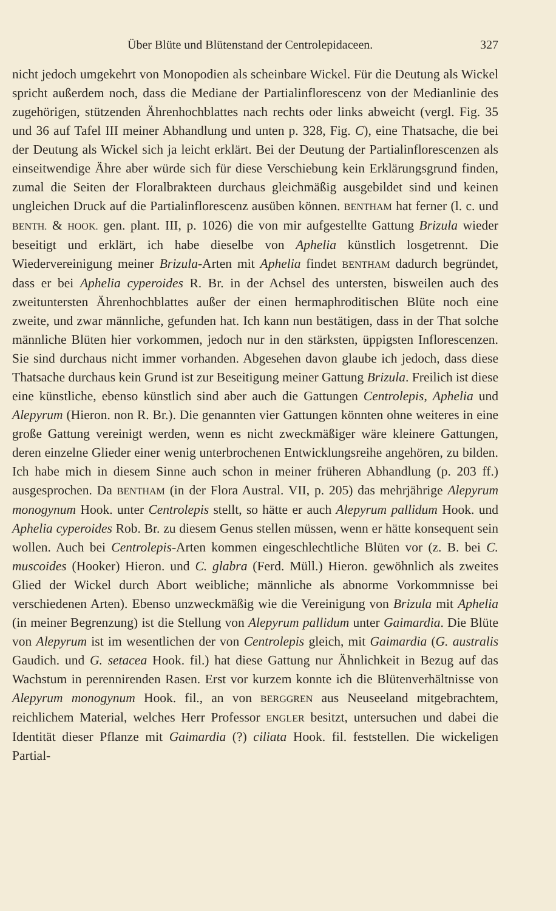Über Blüte und Blütenstand der Centrolepidaceen. 327
nicht jedoch umgekehrt von Monopodien als scheinbare Wickel. Für die Deutung als Wickel spricht außerdem noch, dass die Mediane der Partial­inflorescenz von der Medianlinie des zugehörigen, stützenden Ährenhoch­blattes nach rechts oder links abweicht (vergl. Fig. 35 und 36 auf Tafel III meiner Abhandlung und unten p. 328, Fig. C), eine Thatsache, die bei der Deutung als Wickel sich ja leicht erklärt. Bei der Deutung der Partialinflore­scenzen als einseitwendige Ähre aber würde sich für diese Verschiebung kein Erklärungsgrund finden, zumal die Seiten der Floralbrakteen durchaus gleichmäßig ausgebildet sind und keinen ungleichen Druck auf die Partial­inflorescenz ausüben können. BENTHAM hat ferner (l. c. und BENTH. & HOOK. gen. plant. III, p. 1026) die von mir aufgestellte Gattung Brizula wieder beseitigt und erklärt, ich habe dieselbe von Aphelia künstlich losgetrennt. Die Wiedervereinigung meiner Brizula-Arten mit Aphelia findet BENTHAM da­durch begründet, dass er bei Aphelia cyperoides R. Br. in der Achsel des unter­sten, bisweilen auch des zweituntersten Ährenhochblattes außer der einen hermaphroditischen Blüte noch eine zweite, und zwar männliche, gefunden hat. Ich kann nun bestätigen, dass in der That solche männliche Blüten hier vorkommen, jedoch nur in den stärksten, üppigsten Inflorescenzen. Sie sind durchaus nicht immer vorhanden. Abgesehen davon glaube ich jedoch, dass diese Thatsache durchaus kein Grund ist zur Beseitigung meiner Gattung Brizula. Freilich ist diese eine künstliche, ebenso künstlich sind aber auch die Gattungen Centrolepis, Aphelia und Alepyrum (Hieron. non R. Br.). Die genannten vier Gattungen könnten ohne weiteres in eine große Gattung vereinigt werden, wenn es nicht zweckmäßiger wäre kleinere Gattungen, deren einzelne Glieder einer wenig unterbrochenen Entwicklungsreihe an­gehören, zu bilden. Ich habe mich in diesem Sinne auch schon in meiner früheren Abhandlung (p. 203 ff.) ausgesprochen. Da BENTHAM (in der Flora Austral. VII, p. 205) das mehrjährige Alepyrum monogynum Hook. unter Cen­trolepis stellt, so hätte er auch Alepyrum pallidum Hook. und Aphelia cyperoides Rob. Br. zu diesem Genus stellen müssen, wenn er hätte konsequent sein wollen. Auch bei Centrolepis-Arten kommen eingeschlechtliche Blüten vor (z. B. bei C. muscoides (Hooker) Hieron. und C. glabra (Ferd. Müll.) Hieron. gewöhnlich als zweites Glied der Wickel durch Abort weibliche; männliche als abnorme Vorkommnisse bei verschiedenen Arten). Ebenso unzweckmäßig wie die Vereinigung von Brizula mit Aphelia (in meiner Begrenzung) ist die Stellung von Alepyrum pallidum unter Gaimardia. Die Blüte von Alepyrum ist im wesentlichen der von Centrolepis gleich, mit Gaimardia (G. australis Gaudich. und G. setacea Hook. fil.) hat diese Gattung nur Ähnlichkeit in Bezug auf das Wachstum in perennirenden Rasen. Erst vor kurzem konnte ich die Blütenverhältnisse von Alepyrum monogynum Hook. fil., an von BERG­GREN aus Neuseeland mitgebrachtem, reichlichem Material, welches Herr Pro­fessor ENGLER besitzt, untersuchen und dabei die Identität dieser Pflanze mit Gaimardia (?) ciliata Hook. fil. feststellen. Die wickeligen Partial-